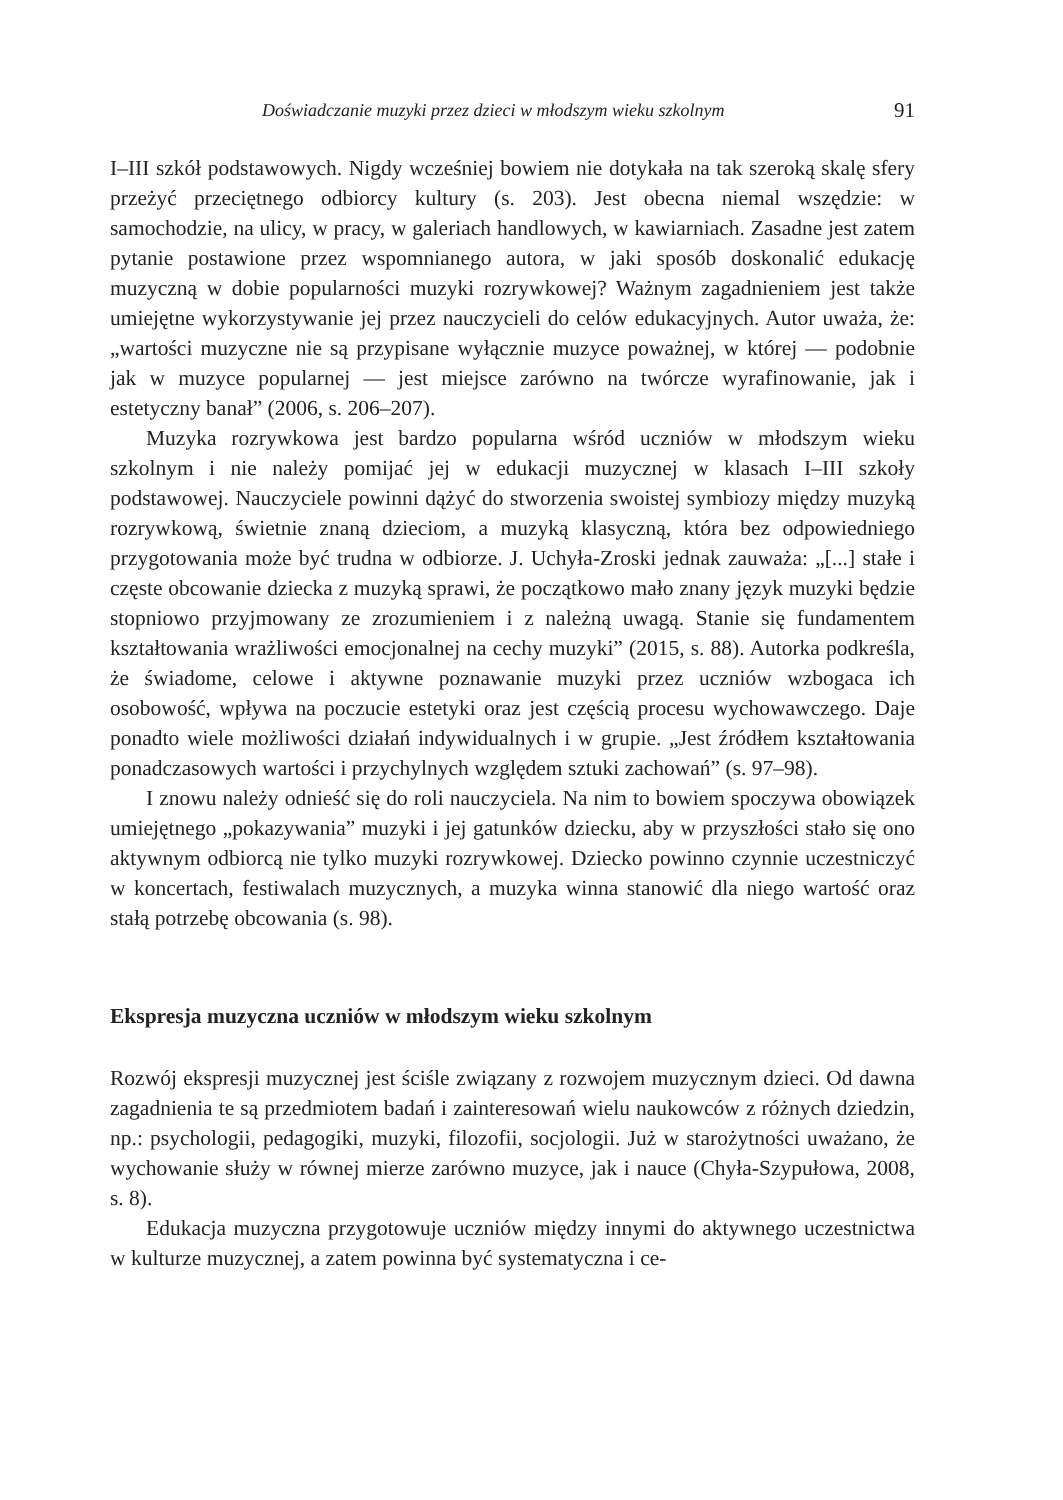Doświadczanie muzyki przez dzieci w młodszym wieku szkolnym 91
I–III szkół podstawowych. Nigdy wcześniej bowiem nie dotykała na tak szeroką skalę sfery przeżyć przeciętnego odbiorcy kultury (s. 203). Jest obecna niemal wszędzie: w samochodzie, na ulicy, w pracy, w galeriach handlowych, w kawiarniach. Zasadne jest zatem pytanie postawione przez wspomnianego autora, w jaki sposób doskonalić edukację muzyczną w dobie popularności muzyki rozrywkowej? Ważnym zagadnieniem jest także umiejętne wykorzystywanie jej przez nauczycieli do celów edukacyjnych. Autor uważa, że: „wartości muzyczne nie są przypisane wyłącznie muzyce poważnej, w której — podobnie jak w muzyce popularnej — jest miejsce zarówno na twórcze wyrafinowanie, jak i estetyczny banał” (2006, s. 206–207).
Muzyka rozrywkowa jest bardzo popularna wśród uczniów w młodszym wieku szkolnym i nie należy pomijać jej w edukacji muzycznej w klasach I–III szkoły podstawowej. Nauczyciele powinni dążyć do stworzenia swoistej symbiozy między muzyką rozrywkową, świetnie znaną dzieciom, a muzyką klasyczną, która bez odpowiedniego przygotowania może być trudna w odbiorze. J. Uchyła-Zroski jednak zauważa: „[...] stałe i częste obcowanie dziecka z muzyką sprawi, że początkowo mało znany język muzyki będzie stopniowo przyjmowany ze zrozumieniem i z należną uwagą. Stanie się fundamentem kształtowania wrażliwości emocjonalnej na cechy muzyki” (2015, s. 88). Autorka podkreśla, że świadome, celowe i aktywne poznawanie muzyki przez uczniów wzbogaca ich osobowość, wpływa na poczucie estetyki oraz jest częścią procesu wychowawczego. Daje ponadto wiele możliwości działań indywidualnych i w grupie. „Jest źródłem kształtowania ponadczasowych wartości i przychylnych względem sztuki zachowań” (s. 97–98).
I znowu należy odnieść się do roli nauczyciela. Na nim to bowiem spoczywa obowiązek umiejętnego „pokazywania” muzyki i jej gatunków dziecku, aby w przyszłości stało się ono aktywnym odbiorcą nie tylko muzyki rozrywkowej. Dziecko powinno czynnie uczestniczyć w koncertach, festiwalach muzycznych, a muzyka winna stanowić dla niego wartość oraz stałą potrzebę obcowania (s. 98).
Ekspresja muzyczna uczniów w młodszym wieku szkolnym
Rozwój ekspresji muzycznej jest ściśle związany z rozwojem muzycznym dzieci. Od dawna zagadnienia te są przedmiotem badań i zainteresowań wielu naukowców z różnych dziedzin, np.: psychologii, pedagogiki, muzyki, filozofii, socjologii. Już w starożytności uważano, że wychowanie służy w równej mierze zarówno muzyce, jak i nauce (Chyła-Szypułowa, 2008, s. 8).
Edukacja muzyczna przygotowuje uczniów między innymi do aktywnego uczestnictwa w kulturze muzycznej, a zatem powinna być systematyczna i ce-